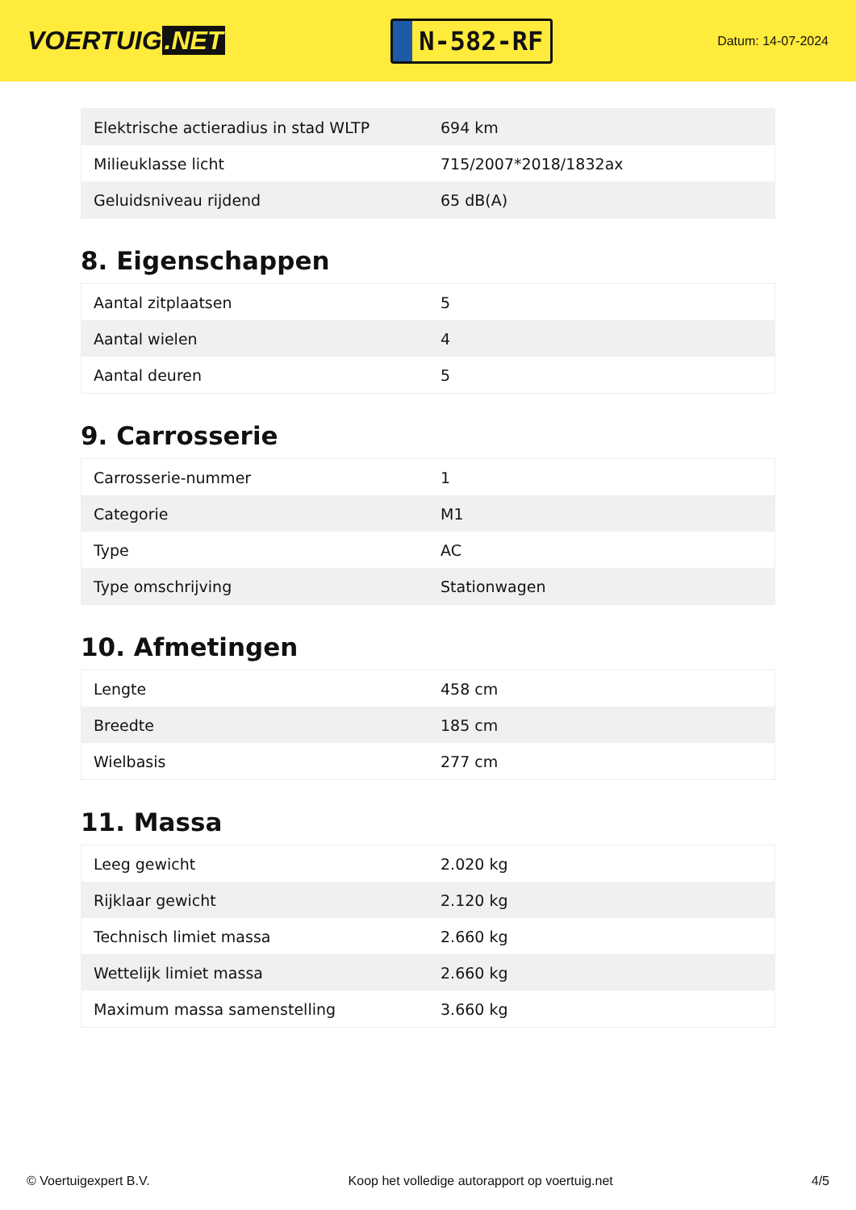VOERTUIG.NET
N-582-RF
Datum: 14-07-2024
| Elektrische actieradius in stad WLTP | 694 km |
| Milieuklasse licht | 715/2007*2018/1832ax |
| Geluidsniveau rijdend | 65 dB(A) |
8. Eigenschappen
| Aantal zitplaatsen | 5 |
| Aantal wielen | 4 |
| Aantal deuren | 5 |
9. Carrosserie
| Carrosserie-nummer | 1 |
| Categorie | M1 |
| Type | AC |
| Type omschrijving | Stationwagen |
10. Afmetingen
| Lengte | 458 cm |
| Breedte | 185 cm |
| Wielbasis | 277 cm |
11. Massa
| Leeg gewicht | 2.020 kg |
| Rijklaar gewicht | 2.120 kg |
| Technisch limiet massa | 2.660 kg |
| Wettelijk limiet massa | 2.660 kg |
| Maximum massa samenstelling | 3.660 kg |
© Voertuigexpert B.V. Koop het volledige autorapport op voertuig.net 4/5